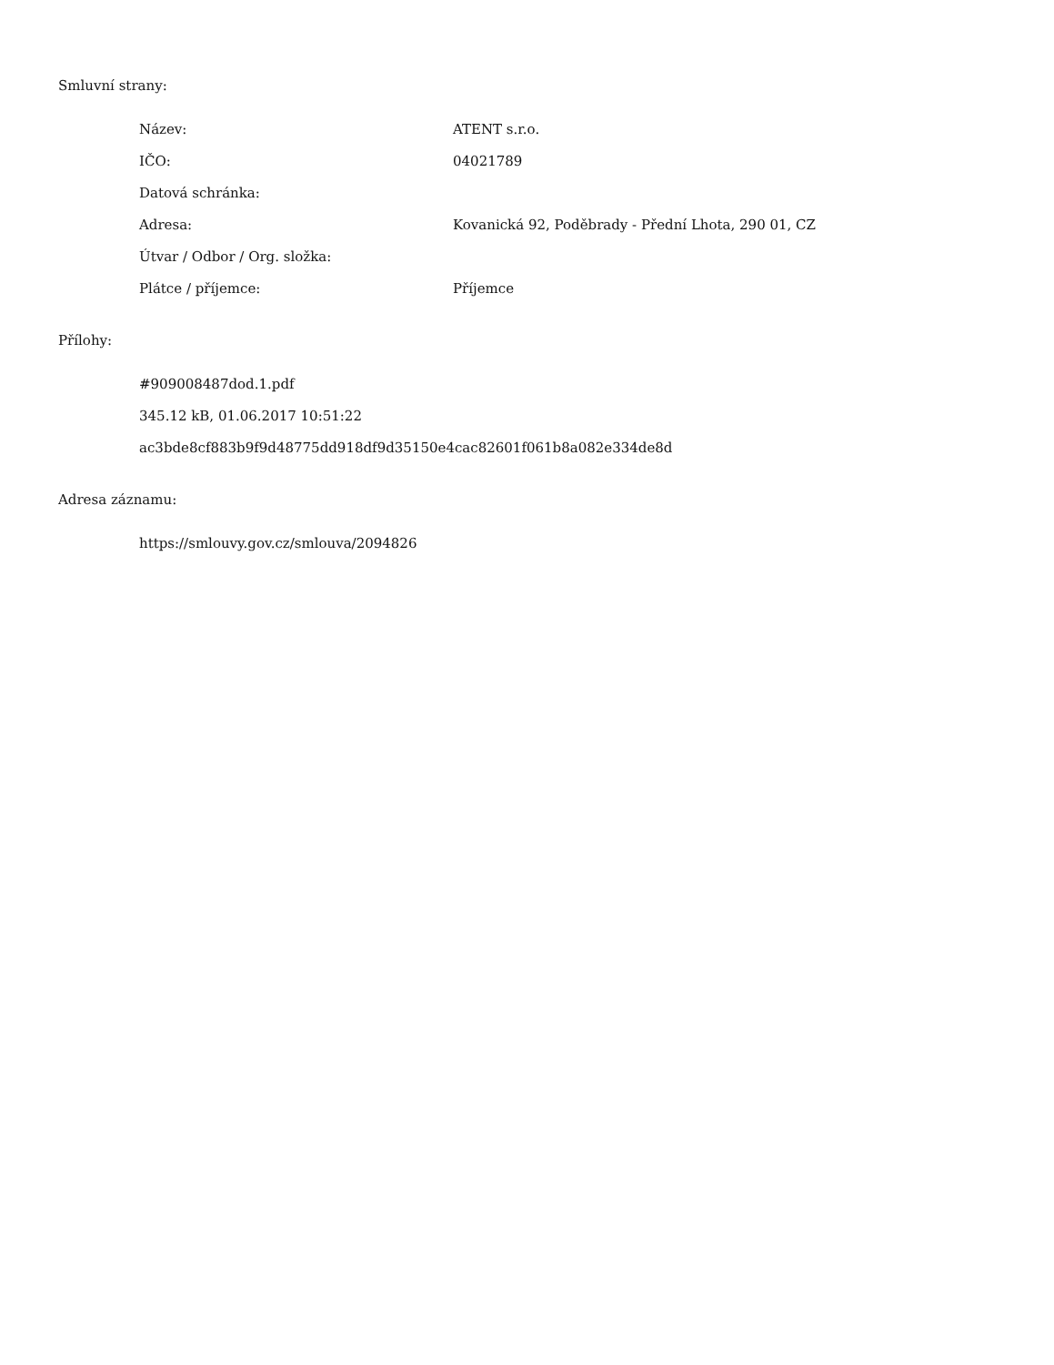Smluvní strany:
| Název: | ATENT s.r.o. |
| IČO: | 04021789 |
| Datová schránka: | |
| Adresa: | Kovanická 92, Poděbrady - Přední Lhota, 290 01, CZ |
| Útvar / Odbor / Org. složka: | |
| Plátce / příjemce: | Příjemce |
Přílohy:
#909008487dod.1.pdf
345.12 kB, 01.06.2017 10:51:22
ac3bde8cf883b9f9d48775dd918df9d35150e4cac82601f061b8a082e334de8d
Adresa záznamu:
https://smlouvy.gov.cz/smlouva/2094826